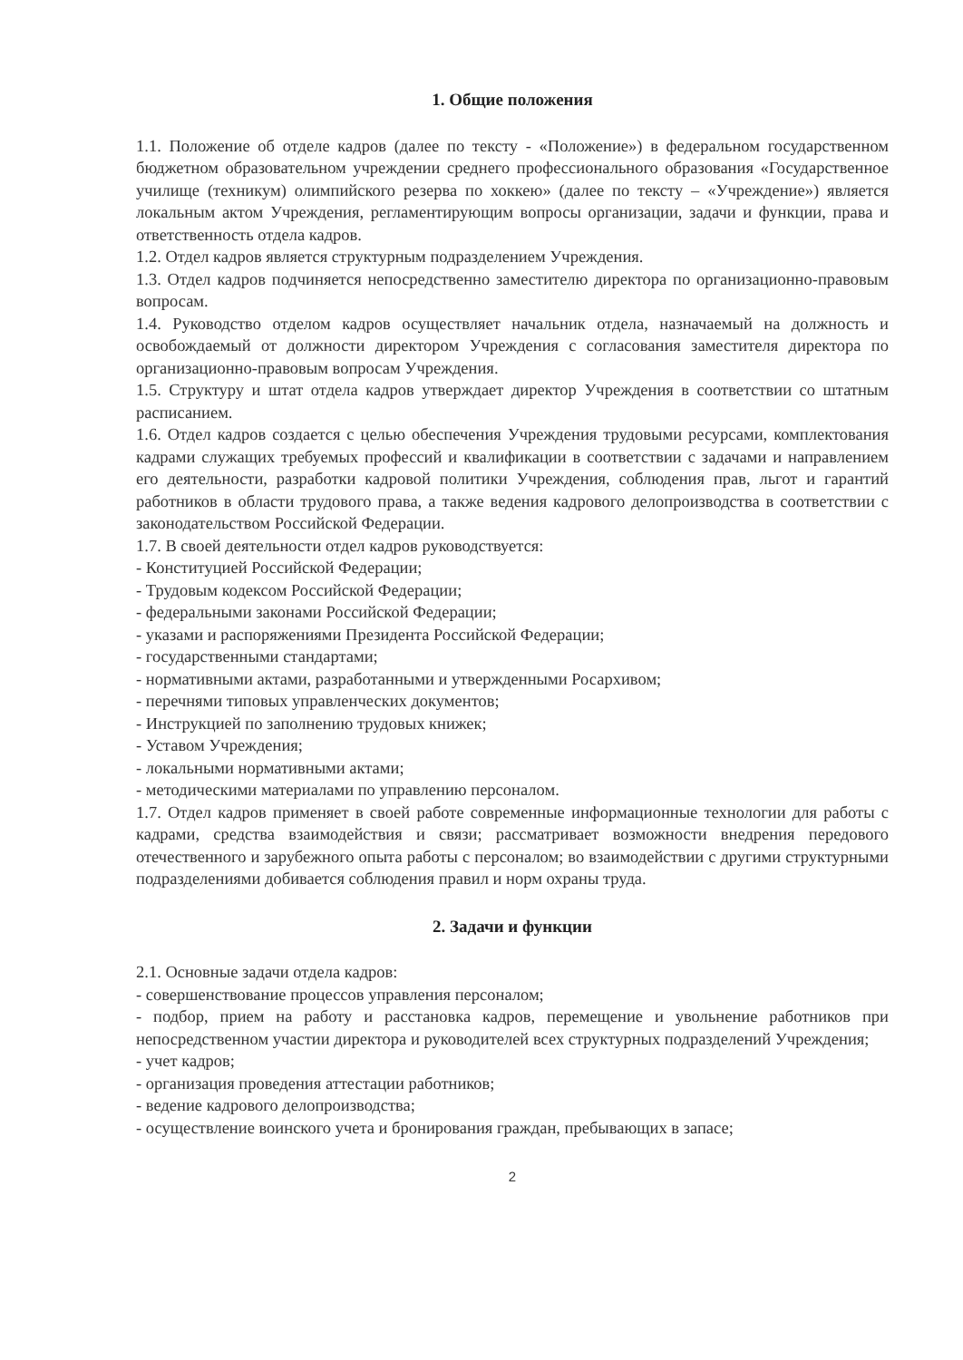1. Общие положения
1.1. Положение об отделе кадров (далее по тексту - «Положение») в федеральном государственном бюджетном образовательном учреждении среднего профессионального образования «Государственное училище (техникум) олимпийского резерва по хоккею» (далее по тексту – «Учреждение») является локальным актом Учреждения, регламентирующим вопросы организации, задачи и функции, права и ответственность отдела кадров.
1.2. Отдел кадров является структурным подразделением Учреждения.
1.3. Отдел кадров подчиняется непосредственно заместителю директора по организационно-правовым вопросам.
1.4. Руководство отделом кадров осуществляет начальник отдела, назначаемый на должность и освобождаемый от должности директором Учреждения с согласования заместителя директора по организационно-правовым вопросам Учреждения.
1.5. Структуру и штат отдела кадров утверждает директор Учреждения в соответствии со штатным расписанием.
1.6. Отдел кадров создается с целью обеспечения Учреждения трудовыми ресурсами, комплектования кадрами служащих требуемых профессий и квалификации в соответствии с задачами и направлением его деятельности, разработки кадровой политики Учреждения, соблюдения прав, льгот и гарантий работников в области трудового права, а также ведения кадрового делопроизводства в соответствии с законодательством Российской Федерации.
1.7. В своей деятельности отдел кадров руководствуется:
- Конституцией Российской Федерации;
- Трудовым кодексом Российской Федерации;
- федеральными законами Российской Федерации;
- указами и распоряжениями Президента Российской Федерации;
- государственными стандартами;
- нормативными актами, разработанными и утвержденными Росархивом;
- перечнями типовых управленческих документов;
- Инструкцией по заполнению трудовых книжек;
- Уставом Учреждения;
- локальными нормативными актами;
- методическими материалами по управлению персоналом.
1.7. Отдел кадров применяет в своей работе современные информационные технологии для работы с кадрами, средства взаимодействия и связи; рассматривает возможности внедрения передового отечественного и зарубежного опыта работы с персоналом; во взаимодействии с другими структурными подразделениями добивается соблюдения правил и норм охраны труда.
2. Задачи и функции
2.1. Основные задачи отдела кадров:
- совершенствование процессов управления персоналом;
- подбор, прием на работу и расстановка кадров, перемещение и увольнение работников при непосредственном участии директора и руководителей всех структурных подразделений Учреждения;
- учет кадров;
- организация проведения аттестации работников;
- ведение кадрового делопроизводства;
- осуществление воинского учета и бронирования граждан, пребывающих в запасе;
2